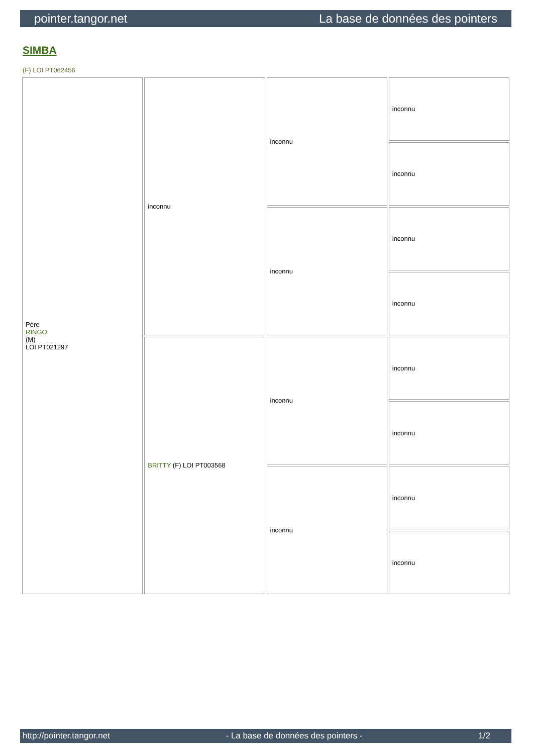pointer.tangor.net La base de données des pointers
SIMBA
(F) LOI PT062456
| Père RINGO (M) LOI PT021297 | inconnu | inconnu | inconnu |
| | | | inconnu |
| | | inconnu | inconnu |
| | | | inconnu |
| | BRITTY (F) LOI PT003568 | inconnu | inconnu |
| | | | inconnu |
| | | inconnu | inconnu |
| | | | inconnu |
http://pointer.tangor.net - La base de données des pointers - 1/2